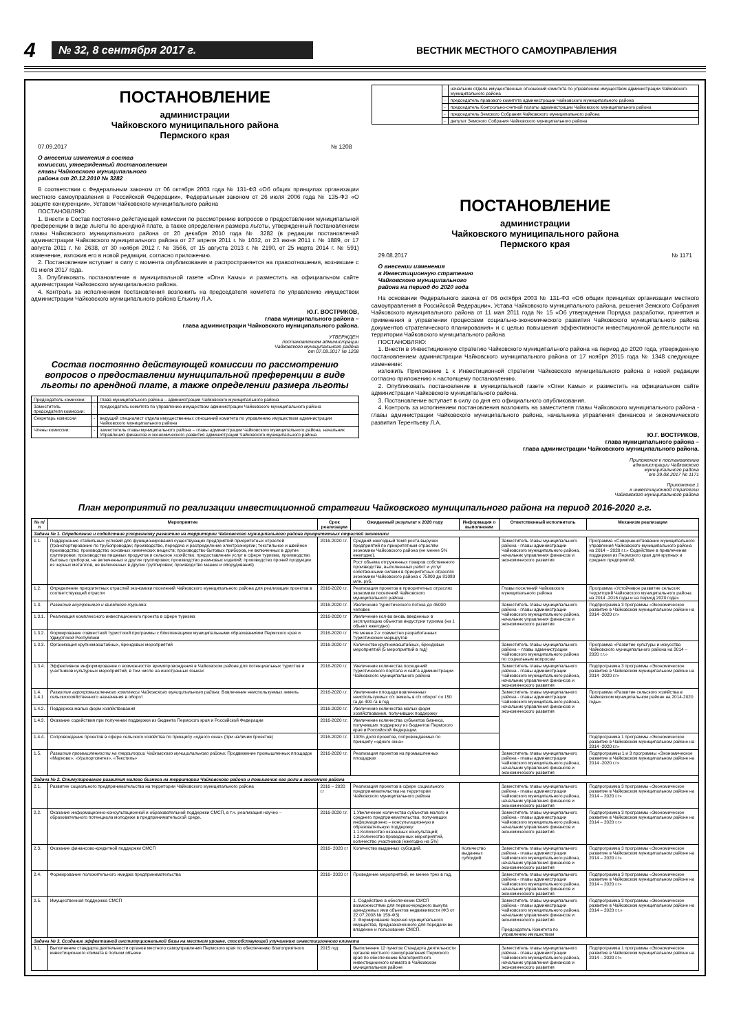4 № 32, 8 сентября 2017 г. ВЕСТНИК МЕСТНОГО САМОУПРАВЛЕНИЯ
ПОСТАНОВЛЕНИЕ
администрации
Чайковского муниципального района
Пермского края
07.09.2017 № 1208
О внесении изменения в состав
комиссии, утвержденный постановлением
главы Чайковского муниципального
района от 20.12.2010 № 3282
В соответствии с Федеральным законом от 06 октября 2003 года № 131-ФЗ «Об общих принципах организации местного самоуправления в Российской Федерации», Федеральным законом от 26 июля 2006 года № 135-ФЗ «О защите конкуренции», Уставом Чайковского муниципального района
ПОСТАНОВЛЯЮ:
1. Внести в Состав постоянно действующей комиссии по рассмотрению вопросов о предоставлении муниципальной преференции в виде льготы по арендной плате, а также определении размера льготы, утвержденный постановлением главы Чайковского муниципального района от 20 декабря 2010 года № 3282 (в редакции постановлений администрации Чайковского муниципального района от 27 апреля 2011 г. № 1032, от 23 июня 2011 г. № 1889, от 17 августа 2011 г. № 2638, от 30 ноября 2012 г. № 3566, от 15 августа 2013 г. № 2190, от 25 марта 2014 г. № 591) изменение, изложив его в новой редакции, согласно приложению.
2. Постановление вступает в силу с момента опубликования и распространяется на правоотношения, возникшие с 01 июля 2017 года.
3. Опубликовать постановление в муниципальной газете «Огни Камы» и разместить на официальном сайте администрации Чайковского муниципального района.
4. Контроль за исполнением постановления возложить на председателя комитета по управлению имуществом администрации Чайковского муниципального района Елькину Л.А.
Ю.Г. ВОСТРИКОВ,
глава муниципального района –
глава администрации Чайковского муниципального района.
УТВЕРЖДЕН
постановлением администрации
Чайковского муниципального района
от 07.09.2017 № 1208
Состав постоянно действующей комиссии по рассмотрению вопросов о предоставлении муниципальной преференции в виде льготы по арендной плате, а также определении размера льготы
| Председатель комиссии: | - | глава муниципального района – администрации Чайковского муниципального района |
| Заместитель председателя комиссии: | - | председатель комитета по управлению имуществом администрации Чайковского муниципального района |
| Секретарь комиссии | - | ведущий специалист отдела имущественных отношений комитета по управлению имуществом администрации Чайковского муниципального района |
| Члены комиссии: | - | заместитель главы муниципального района – главы администрации Чайковского муниципального района, начальник Управления финансов и экономического развития администрации Чайковского муниципального района |
| | - | начальник отдела имущественных отношений комитета по управлению имуществом администрации Чайковского муниципального района |
| | - | председатель правового комитета администрации Чайковского муниципального района |
| | - | председатель Контрольно-счетной палаты администрации Чайковского муниципального района |
| | - | председатель Земского Собрания Чайковского муниципального района |
| | - | депутат Земского Собрания Чайковского муниципального района |
ПОСТАНОВЛЕНИЕ
администрации
Чайковского муниципального района
Пермского края
29.08.2017 № 1171
О внесении изменения
в Инвестиционную стратегию
Чайковского муниципального
района на период до 2020 года
На основании Федерального закона от 06 октября 2003 № 131-ФЗ «Об общих принципах организации местного самоуправления в Российской Федерации», Устава Чайковского муниципального района, решения Земского Собрания Чайковского муниципального района от 11 мая 2011 года № 15 «Об утверждении Порядка разработки, принятия и применения в управлении процессами социально-экономического развития Чайковского муниципального района документов стратегического планирования» и с целью повышения эффективности инвестиционной деятельности на территории Чайковского муниципального района
ПОСТАНОВЛЯЮ:
1. Внести в Инвестиционную стратегию Чайковского муниципального района на период до 2020 года, утвержденную постановлением администрации Чайковского муниципального района от 17 ноября 2015 года № 1348 следующее изменение:
изложить Приложение 1 к Инвестиционной стратегии Чайковского муниципального района в новой редакции согласно приложению к настоящему постановлению.
2. Опубликовать постановление в муниципальной газете «Огни Камы» и разместить на официальном сайте администрации Чайковского муниципального района.
3. Постановление вступает в силу со дня его официального опубликования.
4. Контроль за исполнением постановления возложить на заместителя главы Чайковского муниципального района - главы администрации Чайковского муниципального района, начальника управления финансов и экономического развития Терентьеву Л.А.
Ю.Г. ВОСТРИКОВ,
глава муниципального района –
глава администрации Чайковского муниципального района.
Приложение к постановлению
администрации Чайковского
муниципального района
от 29.08.2017 № 1171
Приложение 1
к инвестиционной стратегии
Чайковского муниципального района
План мероприятий по реализации инвестиционной стратегии Чайковского муниципального района на период 2016-2020 г.г.
| № п/п | Мероприятие | Срок реализации | Ожидаемый результат к 2020 году | Информация о выполнении | Ответственный исполнитель | Механизм реализации |
| --- | --- | --- | --- | --- | --- | --- |
| Задача № 1. Определение и содействие ускоренному развитию на территории Чайковского муниципального района приоритетных отраслей экономики | | | | | | |
| 1.1. | Поддержание стабильных условий для функционирования существующих предприятий приоритетных отраслей (транспортирование по трубопроводам; производство, передача и распределение электроэнергии; текстильное и швейное производство; производство основных химических веществ; производство бытовых приборов, не включенных в другие группировки; производство пищевых продуктов и сельское хозяйство; предоставление услуг в сфере туризма, производство бытовых приборов, не включенных в другие группировки; производство резиновых изделий; производство прочей продукции из черных металлов, не включенных в другие группировки; производство машин и оборудования) | 2016-2020 г.г. | Средний ежегодный темп роста выручки предприятий по приоритетным отраслям экономики Чайковского района (не менее 5% ежегодно). | | Заместитель главы муниципального района - главы администрации Чайковского муниципального района, начальник управления финансов и экономического развития | Программа «Совершенствование муниципального управления Чайковского муниципального района на 2014 – 2020 г.г.» Содействие в привлечении поддержки из Пермского края для крупных и средних предприятий. |
| | | | Рост объема отгруженных товаров собственного производства, выполненных работ и услуг собственными силами в приоритетных отраслях экономики Чайковского района с 75800 до 81089 млн. руб. | | | |
| 1.2. | Определение приоритетных отраслей экономики поселений Чайковского муниципального района для реализации проектов в соответствующей отрасли | 2016-2020 г.г. | Реализация проектов в приоритетных отраслях экономики поселений Чайковского муниципального района. | | Главы поселений Чайковского муниципального района | Программа «Устойчивое развитие сельских территорий Чайковского муниципального района на 2014 -2016 годы и на период 2020 года» |
| 1.3. | Развитие внутреннего и въездного туризма: | 2016-2020 г.г. | Увеличение туристического потока до 45000 человек | | Заместитель главы муниципального района - главы администрации Чайковского муниципального района, начальник управления финансов и экономического развития | Подпрограмма 3 программы «Экономическое развитие в Чайковском муниципальном районе на 2014 -2020 г.г» |
| 1.3.1. | Реализация комплексного инвестиционного проекта в сфере туризма | 2016-2020 г.г | Увеличение кол-ва вновь введенных в эксплуатацию объектов индустрии туризма (на 1 объект ежегодно) | | | |
| 1.3.2. | Формирование совместной туристской программы с близлежащими муниципальными образованиями Пермского края и Удмуртской Республики | 2016-2020 г.г | Не менее 2-х совместно разработанных туристических маршрутов | | | |
| 1.3.3. | Организация крупномасштабных, брендовых мероприятий | 2016-2020 г.г | Количество крупномасштабных, брендовых мероприятий (5 мероприятий в год) | | Заместитель главы муниципального района – главы администрации Чайковского муниципального района по социальным вопросам | Программа «Развитие культуры и искусства Чайковского муниципального района на 2014 – 2020 г.г.» |
| 1.3.4. | Эффективное информирование о возможностях времяпровождения в Чайковском районе для потенциальных туристов и участников культурных мероприятий, в том числе на иностранных языках | 2016-2020 г.г. | Увеличение количества посещений туристического портала и сайта администрации Чайковского муниципального района | | Заместитель главы муниципального района - главы администрации Чайковского муниципального района, начальник управления финансов и экономического развития | Подпрограмма 3 программы «Экономическое развитие в Чайковском муниципальном районе на 2014 -2020 г.г» |
| 1.4. 1.4.1 | Развитие агропромышленного комплекса Чайковского муниципального района: Вовлечение неиспользуемых земель сельскохозяйственного назначения в оборот | 2016-2020 г.г. | Увеличение площади вовлеченных неиспользуемых с/х земель в с/х оборот со 150 га до 400 га в год | | Заместитель главы муниципального района - главы администрации Чайковского муниципального района, начальник управления финансов и экономического развития | Программа «Развитие сельского хозяйства в Чайковском муниципальном районе на 2014-2020 годы» |
| 1.4.2. | Поддержка малых форм хозяйствования | 2016-2020 г.г. | Увеличение количества малых форм хозяйствования, получивших поддержку | | | |
| 1.4.3. | Оказание содействия при получении поддержки из бюджета Пермского края и Российской Федерации | 2016-2020 г.г. | Увеличение количества субъектов бизнеса, получивших поддержку из бюджетов Пермского края и Российской Федерации. | | | |
| 1.4.4. | Сопровождение проектов в сфере сельского хозяйства по принципу «одного окна» (при наличии проектов) | 2016-2020 г.г. | 100% доля проектов, сопровождаемых по принципу «одного окна» | | | Подпрограмма 1 программы «Экономическое развитие в Чайковском муниципальном районе на 2014 -2020 г.г» |
| 1.5. | Развитие промышленности на территории Чайковского муниципального района: Продвижение промышленных площадок «Марково», «Уралоргсинтез», «Текстиль» | 2016-2020 г.г. | Реализация проектов на промышленных площадках | | Заместитель главы муниципального района - главы администрации Чайковского муниципального района, начальник управления финансов и экономического развития | Подпрограммы 1 и 3 программы «Экономическое развитие в Чайковском муниципальном районе на 2014 -2020 г.г» |
| Задача № 2. Стимулирование развития малого бизнеса на территории Чайковского района и повышение его роли в экономике района | | | | | | |
| 2.1. | Развитие социального предпринимательства на территории Чайковского муниципального района | 2016 – 2020 г.г | Реализация проектов в сфере социального предпринимательства на территории Чайковского муниципального района | | Заместитель главы муниципального района - главы администрации Чайковского муниципального района, начальник управления финансов и экономического развития | Подпрограмма 3 программы «Экономическое развитие в Чайковском муниципальном районе на 2014 – 2020 г.г» |
| 2.2. | Оказание информационно-консультационной и образовательной поддержки СМСП, в т.ч. реализация научно – образовательного потенциала молодежи в предпринимательской среде. | 2016-2020 г.г. | 1.Увеличение количества субъектов малого и среднего предпринимательства, получивших информационно – консультационную и образовательную поддержку: 1.1.Количество оказанных консультаций; 1.2.Количество проведенных мероприятий, количество участников (ежегодно на 5%) | | Заместитель главы муниципального района - главы администрации Чайковского муниципального района, начальник управления финансов и экономического развития | Подпрограмма 3 программы «Экономическое развитие в Чайковском муниципальном районе на 2014 – 2020 г.г» |
| 2.3. | Оказание финансово-кредитной поддержки СМСП | 2016- 2020 г.г | Количество выданных субсидий. | Количество выданных субсидий. | Заместитель главы муниципального района - главы администрации Чайковского муниципального района, начальник управления финансов и экономического развития | Подпрограмма 3 программы «Экономическое развитие в Чайковском муниципальном районе на 2014 – 2020 г.г» |
| 2.4. | Формирование положительного имиджа предпринимательства | 2016- 2020 г.г | Проведение мероприятий, не менее трех в год. | | Заместитель главы муниципального района - главы администрации Чайковского муниципального района, начальник управления финансов и экономического развития | Подпрограмма 3 программы «Экономическое развитие в Чайковском муниципальном районе на 2014 – 2020 г.г» |
| 2.5. | Имущественная поддержка СМСП | | 1. Содействие в обеспечении СМСП возможностями для первоочередного выкупа арендуемых ими объектов недвижимости (ФЗ от 22.07.2008 № 159-ФЗ). 2. Формирование перечня муниципального имущества, предназначенного для передачи во владение и пользование СМСП. | | Заместитель главы муниципального района - главы администрации Чайковского муниципального района, начальник управления финансов и экономического развития Председатель Комитета по управлению имуществом | Подпрограмма 3 программы «Экономическое развитие в Чайковском муниципальном районе на 2014 – 2020 г.г.» |
| Задача № 3. Создание эффективной институциональной базы на местном уровне, способствующей улучшению инвестиционного климата | | | | | | |
| 3.1. | Выполнение стандарта деятельности органов местного самоуправления Пермского края по обеспечению благоприятного инвестиционного климата в полном объеме | 2015 год | Выполнение 12 пунктов Стандарта деятельности органов местного самоуправления Пермского края по обеспечению благоприятного инвестиционного климата в Чайковском муниципальном районе | | Заместитель главы муниципального района - главы администрации Чайковского муниципального района, начальник управления финансов и экономического развития | Подпрограмма 1 программы «Экономическое развитие в Чайковском муниципальном районе на 2014 – 2020 г.г» |